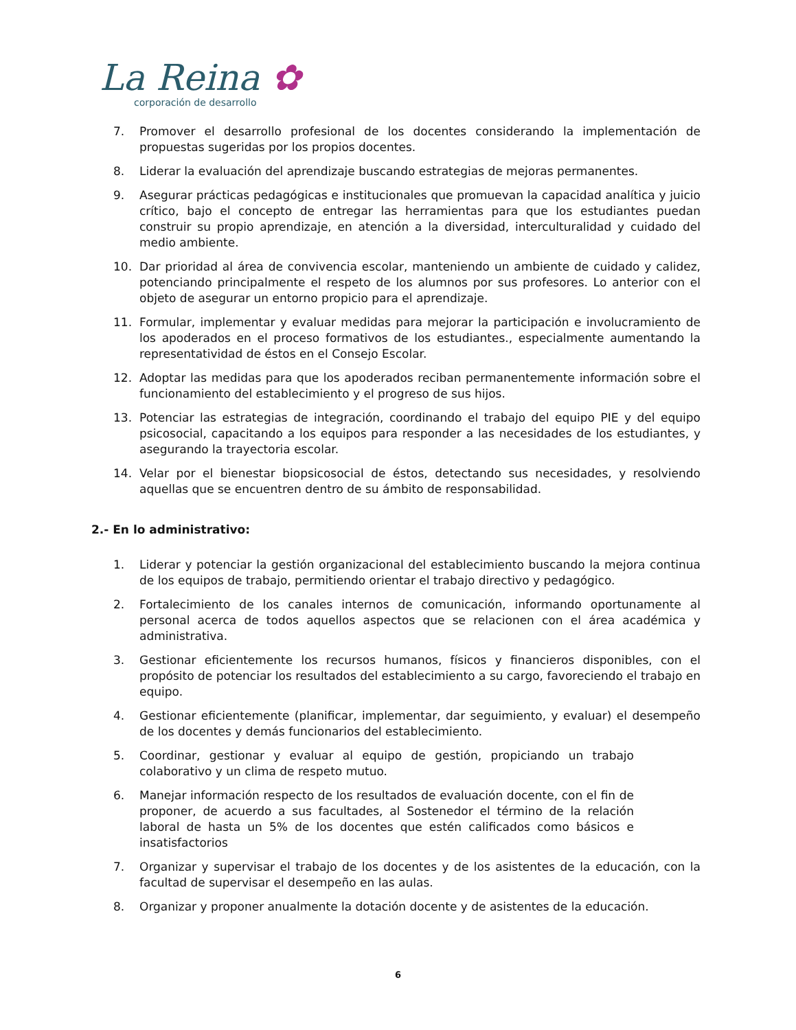La Reina ✿
corporación de desarrollo
7. Promover el desarrollo profesional de los docentes considerando la implementación de propuestas sugeridas por los propios docentes.
8. Liderar la evaluación del aprendizaje buscando estrategias de mejoras permanentes.
9. Asegurar prácticas pedagógicas e institucionales que promuevan la capacidad analítica y juicio crítico, bajo el concepto de entregar las herramientas para que los estudiantes puedan construir su propio aprendizaje, en atención a la diversidad, interculturalidad y cuidado del medio ambiente.
10. Dar prioridad al área de convivencia escolar, manteniendo un ambiente de cuidado y calidez, potenciando principalmente el respeto de los alumnos por sus profesores. Lo anterior con el objeto de asegurar un entorno propicio para el aprendizaje.
11. Formular, implementar y evaluar medidas para mejorar la participación e involucramiento de los apoderados en el proceso formativos de los estudiantes., especialmente aumentando la representatividad de éstos en el Consejo Escolar.
12. Adoptar las medidas para que los apoderados reciban permanentemente información sobre el funcionamiento del establecimiento y el progreso de sus hijos.
13. Potenciar las estrategias de integración, coordinando el trabajo del equipo PIE y del equipo psicosocial, capacitando a los equipos para responder a las necesidades de los estudiantes, y asegurando la trayectoria escolar.
14. Velar por el bienestar biopsicosocial de éstos, detectando sus necesidades, y resolviendo aquellas que se encuentren dentro de su ámbito de responsabilidad.
2.- En lo administrativo:
1. Liderar y potenciar la gestión organizacional del establecimiento buscando la mejora continua de los equipos de trabajo, permitiendo orientar el trabajo directivo y pedagógico.
2. Fortalecimiento de los canales internos de comunicación, informando oportunamente al personal acerca de todos aquellos aspectos que se relacionen con el área académica y administrativa.
3. Gestionar eficientemente los recursos humanos, físicos y financieros disponibles, con el propósito de potenciar los resultados del establecimiento a su cargo, favoreciendo el trabajo en equipo.
4. Gestionar eficientemente (planificar, implementar, dar seguimiento, y evaluar) el desempeño de los docentes y demás funcionarios del establecimiento.
5. Coordinar, gestionar y evaluar al equipo de gestión, propiciando un trabajo colaborativo y un clima de respeto mutuo.
6. Manejar información respecto de los resultados de evaluación docente, con el fin de proponer, de acuerdo a sus facultades, al Sostenedor el término de la relación laboral de hasta un 5% de los docentes que estén calificados como básicos e insatisfactorios
7. Organizar y supervisar el trabajo de los docentes y de los asistentes de la educación, con la facultad de supervisar el desempeño en las aulas.
8. Organizar y proponer anualmente la dotación docente y de asistentes de la educación.
6